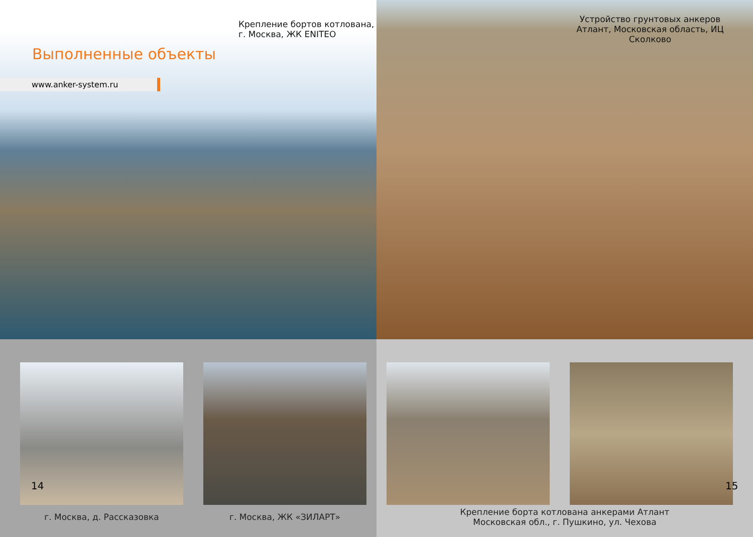Крепление бортов котлована,
г. Москва, ЖК ENITEO
Выполненные объекты
www.anker-system.ru
Устройство грунтовых анкеров Атлант, Московская область, ИЦ Сколково
14
г. Москва, д. Рассказовка г. Москва, ЖК «ЗИЛАРТ»
15
Крепление борта котлована анкерами Атлант
Московская обл., г. Пушкино, ул. Чехова